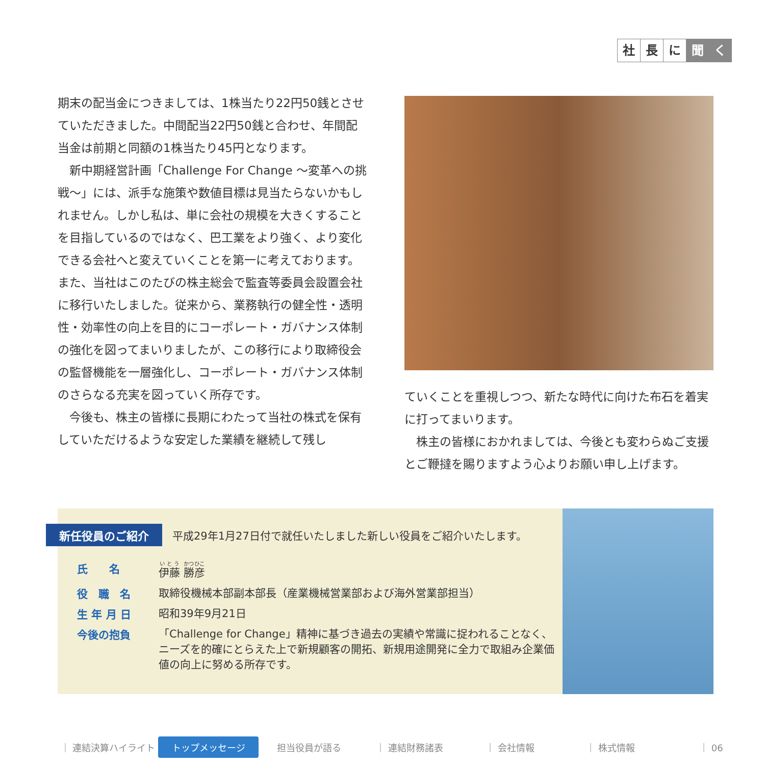社長 に 聞 く
期末の配当金につきましては、1株当たり22円50銭とさせていただきました。中間配当22円50銭と合わせ、年間配当金は前期と同額の1株当たり45円となります。
　新中期経営計画「Challenge For Change 〜変革への挑戦〜」には、派手な施策や数値目標は見当たらないかもしれません。しかし私は、単に会社の規模を大きくすることを目指しているのではなく、巴工業をより強く、より変化できる会社へと変えていくことを第一に考えております。また、当社はこのたびの株主総会で監査等委員会設置会社に移行いたしました。従来から、業務執行の健全性・透明性・効率性の向上を目的にコーポレート・ガバナンス体制の強化を図ってまいりましたが、この移行により取締役会の監督機能を一層強化し、コーポレート・ガバナンス体制のさらなる充実を図っていく所存です。
　今後も、株主の皆様に長期にわたって当社の株式を保有していただけるような安定した業績を継続して残し
ていくことを重視しつつ、新たな時代に向けた布石を着実に打ってまいります。
　株主の皆様におかれましては、今後とも変わらぬご支援とご鞭撻を賜りますよう心よりお願い申し上げます。
新任役員のご紹介 平成29年1月27日付で就任いたしました新しい役員をご紹介いたします。
氏　　名 伊藤 勝彦
役　職　名 取締役機械本部副本部長（産業機械営業部および海外営業部担当）
生 年 月 日 昭和39年9月21日
今後の抱負 「Challenge for Change」精神に基づき過去の実績や常識に捉われることなく、ニーズを的確にとらえた上で新規顧客の開拓、新規用途開発に全力で取組み企業価値の向上に努める所存です。
｜ 連結決算ハイライト トップメッセージ 担当役員が語る ｜ 連結財務諸表 ｜ 会社情報 ｜ 株式情報 ｜ 06